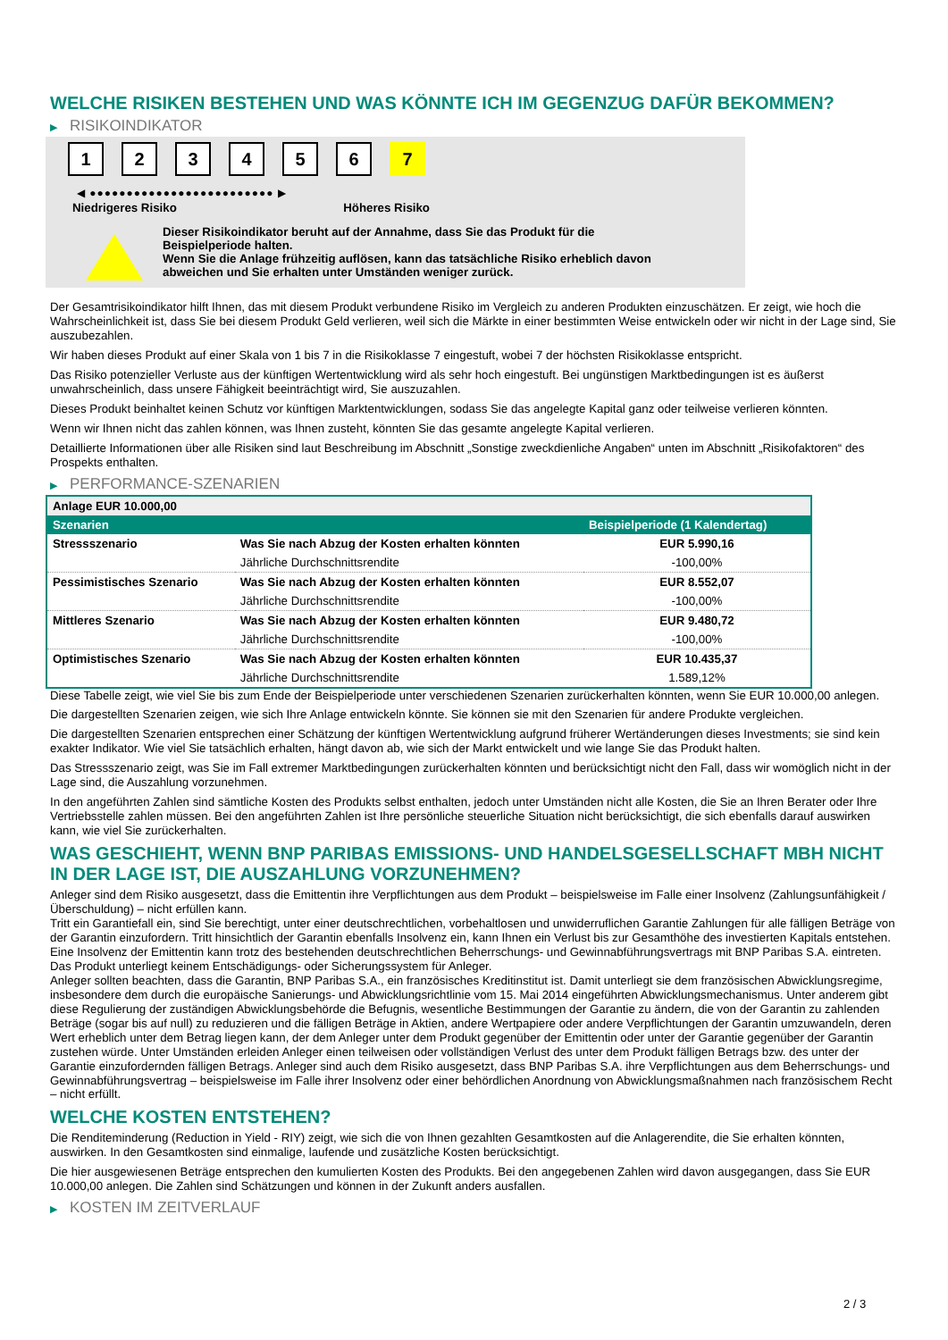WELCHE RISIKEN BESTEHEN UND WAS KÖNNTE ICH IM GEGENZUG DAFÜR BEKOMMEN?
▶ RISIKOINDIKATOR
123456 7
◀ ●●●●●●●●●●●●●●●●●●●●●●●●● ▶
Niedrigeres Risiko Höheres Risiko
Dieser Risikoindikator beruht auf der Annahme, dass Sie das Produkt für die
Beispielperiode halten.
Wenn Sie die Anlage frühzeitig auflösen, kann das tatsächliche Risiko erheblich davon
abweichen und Sie erhalten unter Umständen weniger zurück.
Der Gesamtrisikoindikator hilft Ihnen, das mit diesem Produkt verbundene Risiko im Vergleich zu anderen Produkten einzuschätzen. Er zeigt, wie hoch die Wahrscheinlichkeit ist, dass Sie bei diesem Produkt Geld verlieren, weil sich die Märkte in einer bestimmten Weise entwickeln oder wir nicht in der Lage sind, Sie auszubezahlen.
Wir haben dieses Produkt auf einer Skala von 1 bis 7 in die Risikoklasse 7 eingestuft, wobei 7 der höchsten Risikoklasse entspricht.
Das Risiko potenzieller Verluste aus der künftigen Wertentwicklung wird als sehr hoch eingestuft. Bei ungünstigen Marktbedingungen ist es äußerst unwahrscheinlich, dass unsere Fähigkeit beeinträchtigt wird, Sie auszuzahlen.
Dieses Produkt beinhaltet keinen Schutz vor künftigen Marktentwicklungen, sodass Sie das angelegte Kapital ganz oder teilweise verlieren könnten.
Wenn wir Ihnen nicht das zahlen können, was Ihnen zusteht, könnten Sie das gesamte angelegte Kapital verlieren.
Detaillierte Informationen über alle Risiken sind laut Beschreibung im Abschnitt „Sonstige zweckdienliche Angaben“ unten im Abschnitt „Risikofaktoren“ des Prospekts enthalten.
▶ PERFORMANCE-SZENARIEN
| Anlage EUR 10.000,00 | | |
| Szenarien | | Beispielperiode (1 Kalendertag) |
| Stressszenario | Was Sie nach Abzug der Kosten erhalten könnten | EUR 5.990,16 |
| | Jährliche Durchschnittsrendite | -100,00% |
| Pessimistisches Szenario | Was Sie nach Abzug der Kosten erhalten könnten | EUR 8.552,07 |
| | Jährliche Durchschnittsrendite | -100,00% |
| Mittleres Szenario | Was Sie nach Abzug der Kosten erhalten könnten | EUR 9.480,72 |
| | Jährliche Durchschnittsrendite | -100,00% |
| Optimistisches Szenario | Was Sie nach Abzug der Kosten erhalten könnten | EUR 10.435,37 |
| | Jährliche Durchschnittsrendite | 1.589,12% |
Diese Tabelle zeigt, wie viel Sie bis zum Ende der Beispielperiode unter verschiedenen Szenarien zurückerhalten könnten, wenn Sie EUR 10.000,00 anlegen.
Die dargestellten Szenarien zeigen, wie sich Ihre Anlage entwickeln könnte. Sie können sie mit den Szenarien für andere Produkte vergleichen.
Die dargestellten Szenarien entsprechen einer Schätzung der künftigen Wertentwicklung aufgrund früherer Wertänderungen dieses Investments; sie sind kein exakter Indikator. Wie viel Sie tatsächlich erhalten, hängt davon ab, wie sich der Markt entwickelt und wie lange Sie das Produkt halten.
Das Stressszenario zeigt, was Sie im Fall extremer Marktbedingungen zurückerhalten könnten und berücksichtigt nicht den Fall, dass wir womöglich nicht in der Lage sind, die Auszahlung vorzunehmen.
In den angeführten Zahlen sind sämtliche Kosten des Produkts selbst enthalten, jedoch unter Umständen nicht alle Kosten, die Sie an Ihren Berater oder Ihre Vertriebsstelle zahlen müssen. Bei den angeführten Zahlen ist Ihre persönliche steuerliche Situation nicht berücksichtigt, die sich ebenfalls darauf auswirken kann, wie viel Sie zurückerhalten.
WAS GESCHIEHT, WENN BNP PARIBAS EMISSIONS- UND HANDELSGESELLSCHAFT MBH NICHT IN DER LAGE IST, DIE AUSZAHLUNG VORZUNEHMEN?
Anleger sind dem Risiko ausgesetzt, dass die Emittentin ihre Verpflichtungen aus dem Produkt – beispielsweise im Falle einer Insolvenz (Zahlungsunfähigkeit / Überschuldung) – nicht erfüllen kann.
Tritt ein Garantiefall ein, sind Sie berechtigt, unter einer deutschrechtlichen, vorbehaltlosen und unwiderruflichen Garantie Zahlungen für alle fälligen Beträge von der Garantin einzufordern. Tritt hinsichtlich der Garantin ebenfalls Insolvenz ein, kann Ihnen ein Verlust bis zur Gesamthöhe des investierten Kapitals entstehen. Eine Insolvenz der Emittentin kann trotz des bestehenden deutschrechtlichen Beherrschungs- und Gewinnabführungsvertrags mit BNP Paribas S.A. eintreten.
Das Produkt unterliegt keinem Entschädigungs- oder Sicherungssystem für Anleger.
Anleger sollten beachten, dass die Garantin, BNP Paribas S.A., ein französisches Kreditinstitut ist. Damit unterliegt sie dem französischen Abwicklungsregime, insbesondere dem durch die europäische Sanierungs- und Abwicklungsrichtlinie vom 15. Mai 2014 eingeführten Abwicklungsmechanismus. Unter anderem gibt diese Regulierung der zuständigen Abwicklungsbehörde die Befugnis, wesentliche Bestimmungen der Garantie zu ändern, die von der Garantin zu zahlenden Beträge (sogar bis auf null) zu reduzieren und die fälligen Beträge in Aktien, andere Wertpapiere oder andere Verpflichtungen der Garantin umzuwandeln, deren Wert erheblich unter dem Betrag liegen kann, der dem Anleger unter dem Produkt gegenüber der Emittentin oder unter der Garantie gegenüber der Garantin zustehen würde. Unter Umständen erleiden Anleger einen teilweisen oder vollständigen Verlust des unter dem Produkt fälligen Betrags bzw. des unter der Garantie einzufordernden fälligen Betrags. Anleger sind auch dem Risiko ausgesetzt, dass BNP Paribas S.A. ihre Verpflichtungen aus dem Beherrschungs- und Gewinnabführungsvertrag – beispielsweise im Falle ihrer Insolvenz oder einer behördlichen Anordnung von Abwicklungsmaßnahmen nach französischem Recht – nicht erfüllt.
WELCHE KOSTEN ENTSTEHEN?
Die Renditeminderung (Reduction in Yield - RIY) zeigt, wie sich die von Ihnen gezahlten Gesamtkosten auf die Anlagerendite, die Sie erhalten könnten, auswirken. In den Gesamtkosten sind einmalige, laufende und zusätzliche Kosten berücksichtigt.
Die hier ausgewiesenen Beträge entsprechen den kumulierten Kosten des Produkts. Bei den angegebenen Zahlen wird davon ausgegangen, dass Sie EUR 10.000,00 anlegen. Die Zahlen sind Schätzungen und können in der Zukunft anders ausfallen.
▶ KOSTEN IM ZEITVERLAUF
2 / 3